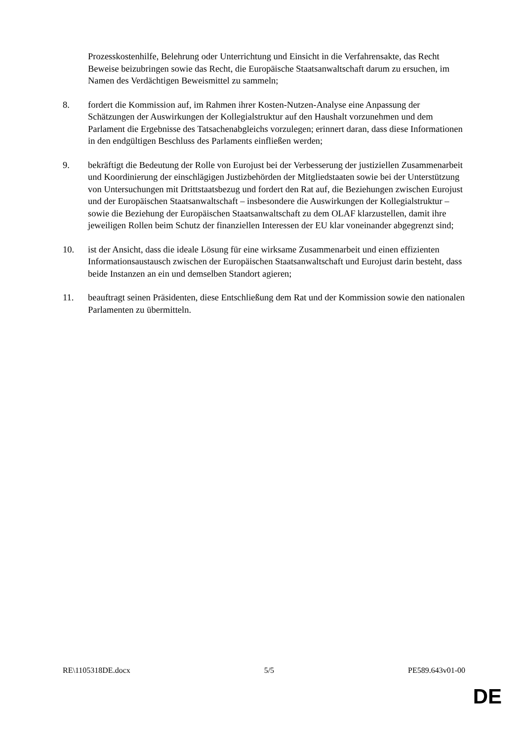Prozesskostenhilfe, Belehrung oder Unterrichtung und Einsicht in die Verfahrensakte, das Recht Beweise beizubringen sowie das Recht, die Europäische Staatsanwaltschaft darum zu ersuchen, im Namen des Verdächtigen Beweismittel zu sammeln;
8. fordert die Kommission auf, im Rahmen ihrer Kosten-Nutzen-Analyse eine Anpassung der Schätzungen der Auswirkungen der Kollegialstruktur auf den Haushalt vorzunehmen und dem Parlament die Ergebnisse des Tatsachenabgleichs vorzulegen; erinnert daran, dass diese Informationen in den endgültigen Beschluss des Parlaments einfließen werden;
9. bekräftigt die Bedeutung der Rolle von Eurojust bei der Verbesserung der justiziellen Zusammenarbeit und Koordinierung der einschlägigen Justizbehörden der Mitgliedstaaten sowie bei der Unterstützung von Untersuchungen mit Drittstaatsbezug und fordert den Rat auf, die Beziehungen zwischen Eurojust und der Europäischen Staatsanwaltschaft – insbesondere die Auswirkungen der Kollegialstruktur – sowie die Beziehung der Europäischen Staatsanwaltschaft zu dem OLAF klarzustellen, damit ihre jeweiligen Rollen beim Schutz der finanziellen Interessen der EU klar voneinander abgegrenzt sind;
10. ist der Ansicht, dass die ideale Lösung für eine wirksame Zusammenarbeit und einen effizienten Informationsaustausch zwischen der Europäischen Staatsanwaltschaft und Eurojust darin besteht, dass beide Instanzen an ein und demselben Standort agieren;
11. beauftragt seinen Präsidenten, diese Entschließung dem Rat und der Kommission sowie den nationalen Parlamenten zu übermitteln.
RE\1105318DE.docx 5/5 PE589.643v01-00
DE